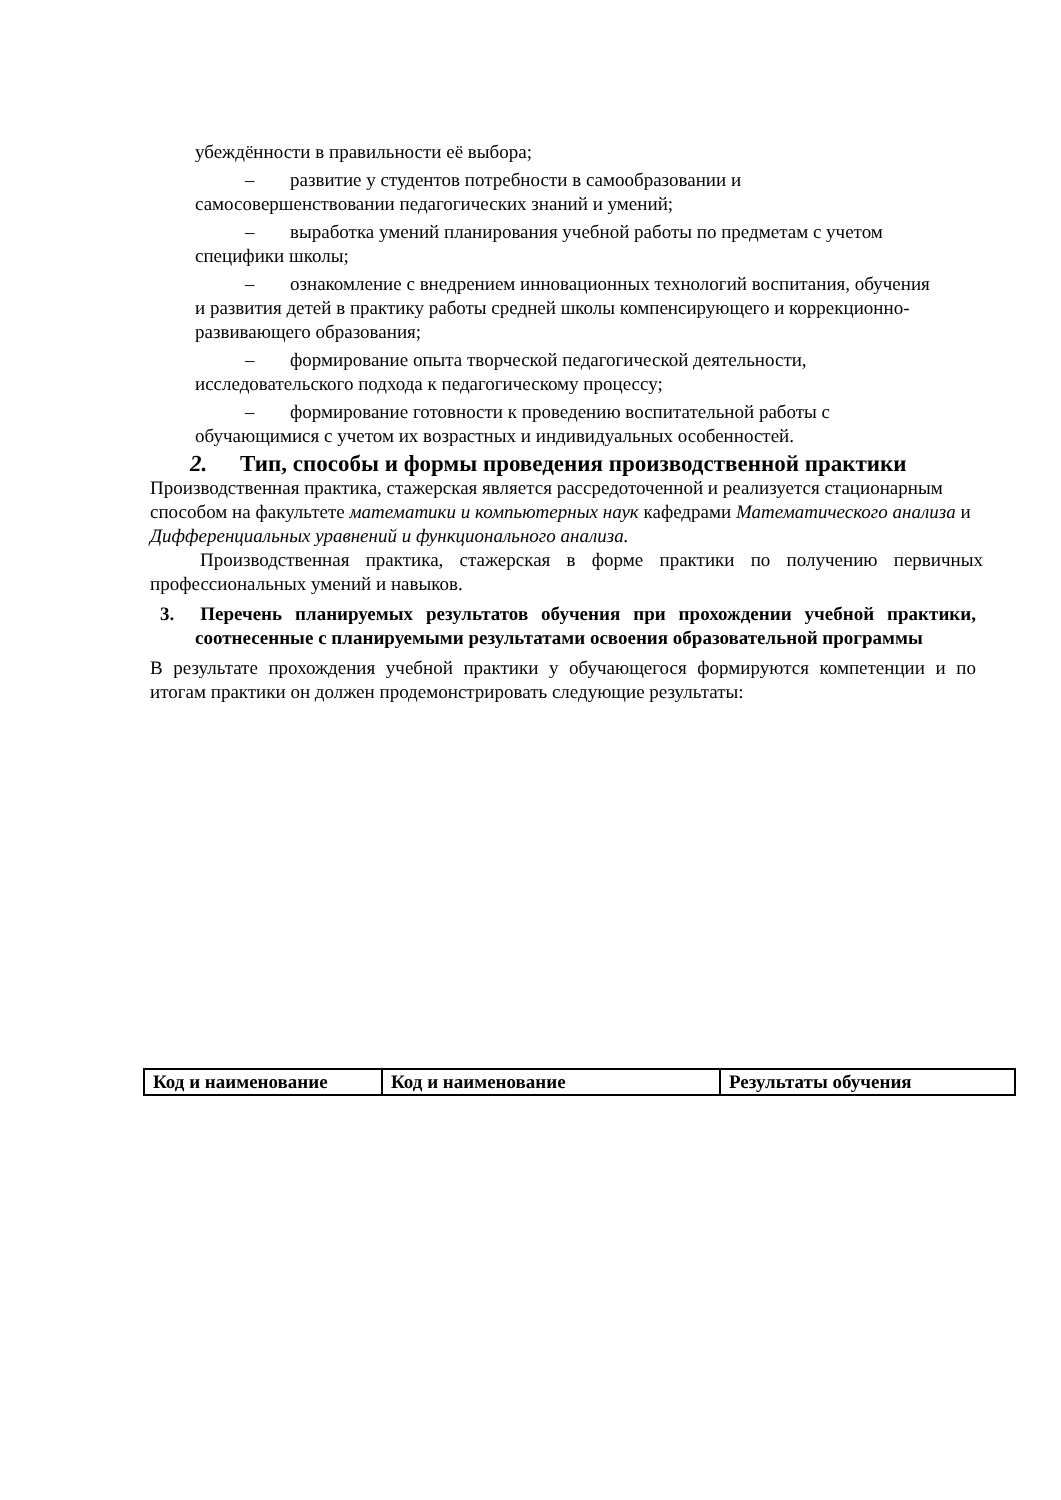убеждённости в правильности её выбора;
– развитие у студентов потребности в самообразовании и самосовершенствовании педагогических знаний и умений;
– выработка умений планирования учебной работы по предметам с учетом специфики школы;
– ознакомление с внедрением инновационных технологий воспитания, обучения и развития детей в практику работы средней школы компенсирующего и коррекционно-развивающего образования;
– формирование опыта творческой педагогической деятельности, исследовательского подхода к педагогическому процессу;
– формирование готовности к проведению воспитательной работы с обучающимися с учетом их возрастных и индивидуальных особенностей.
2. Тип, способы и формы проведения производственной практики
Производственная практика, стажерская является рассредоточенной и реализуется стационарным способом на факультете математики и компьютерных наук кафедрами Математического анализа и Дифференциальных уравнений и функционального анализа.
Производственная практика, стажерская в форме практики по получению первичных профессиональных умений и навыков.
3. Перечень планируемых результатов обучения при прохождении учебной практики, соотнесенные с планируемыми результатами освоения образовательной программы
В результате прохождения учебной практики у обучающегося формируются компетенции и по итогам практики он должен продемонстрировать следующие результаты:
| Код и наименование | Код и наименование | Результаты обучения |
| --- | --- | --- |